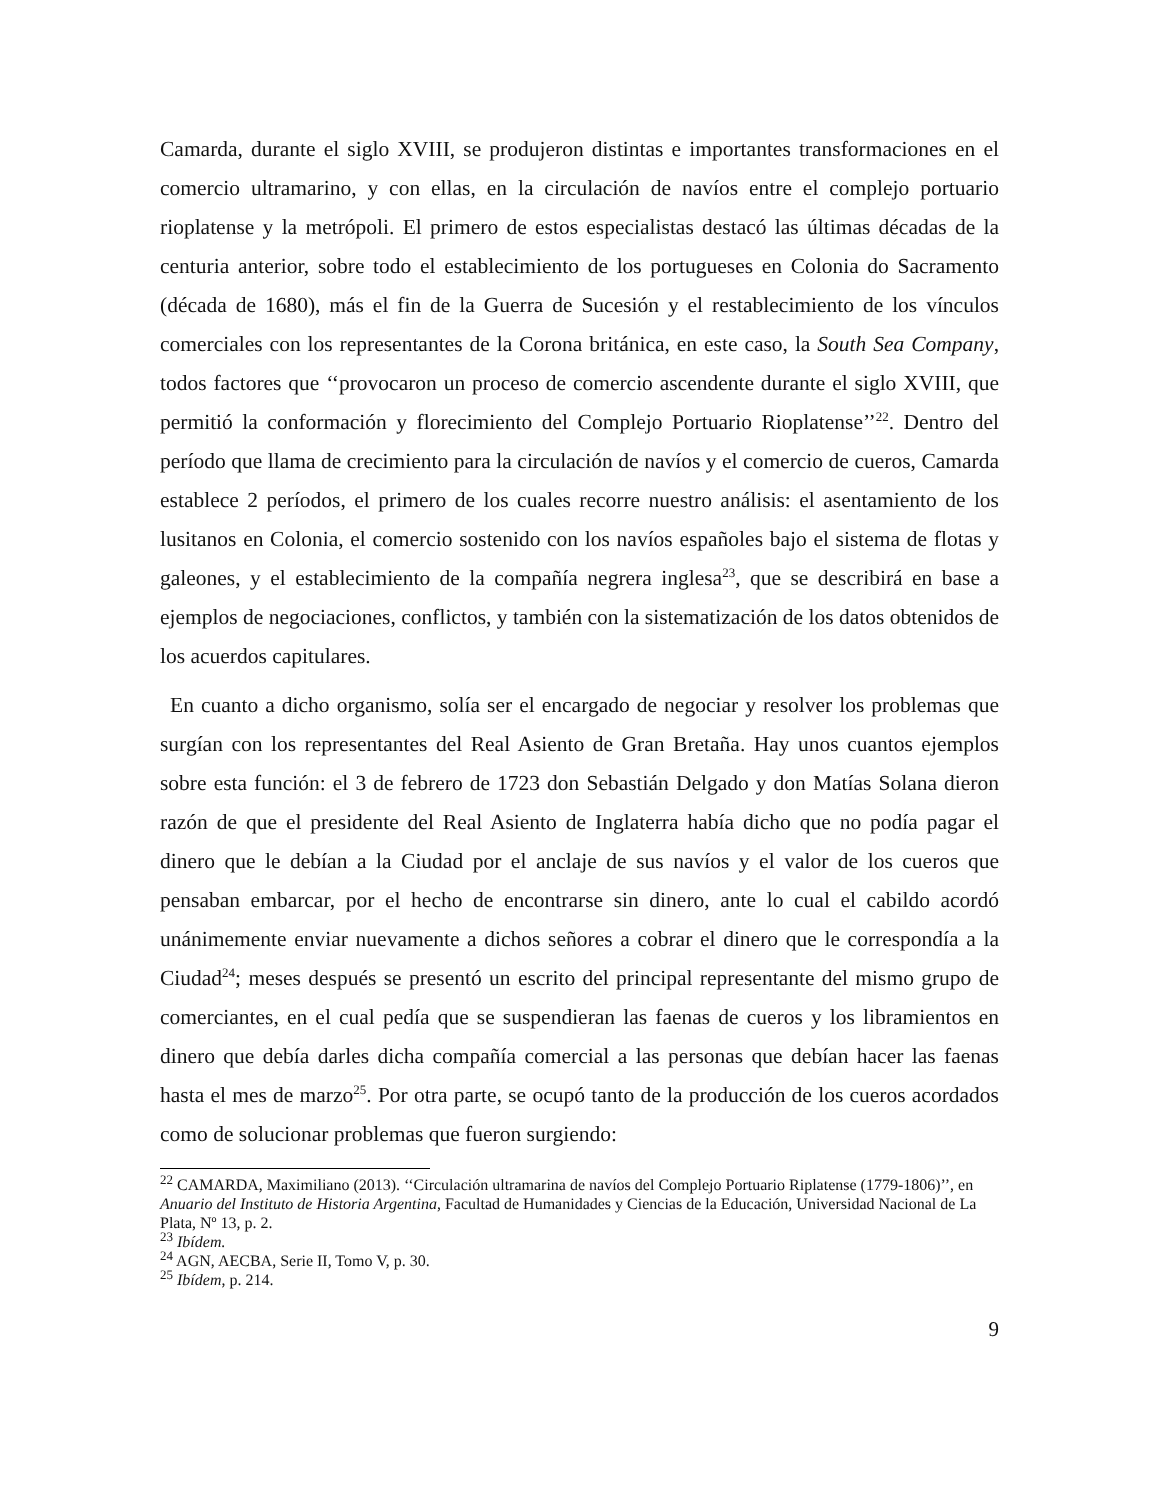Camarda, durante el siglo XVIII, se produjeron distintas e importantes transformaciones en el comercio ultramarino, y con ellas, en la circulación de navíos entre el complejo portuario rioplatense y la metrópoli. El primero de estos especialistas destacó las últimas décadas de la centuria anterior, sobre todo el establecimiento de los portugueses en Colonia do Sacramento (década de 1680), más el fin de la Guerra de Sucesión y el restablecimiento de los vínculos comerciales con los representantes de la Corona británica, en este caso, la South Sea Company, todos factores que ‘‘provocaron un proceso de comercio ascendente durante el siglo XVIII, que permitió la conformación y florecimiento del Complejo Portuario Rioplatense’’<sup>22</sup>. Dentro del período que llama de crecimiento para la circulación de navíos y el comercio de cueros, Camarda establece 2 períodos, el primero de los cuales recorre nuestro análisis: el asentamiento de los lusitanos en Colonia, el comercio sostenido con los navíos españoles bajo el sistema de flotas y galeones, y el establecimiento de la compañía negrera inglesa<sup>23</sup>, que se describirá en base a ejemplos de negociaciones, conflictos, y también con la sistematización de los datos obtenidos de los acuerdos capitulares.
En cuanto a dicho organismo, solía ser el encargado de negociar y resolver los problemas que surgían con los representantes del Real Asiento de Gran Bretaña. Hay unos cuantos ejemplos sobre esta función: el 3 de febrero de 1723 don Sebastián Delgado y don Matías Solana dieron razón de que el presidente del Real Asiento de Inglaterra había dicho que no podía pagar el dinero que le debían a la Ciudad por el anclaje de sus navíos y el valor de los cueros que pensaban embarcar, por el hecho de encontrarse sin dinero, ante lo cual el cabildo acordó unánimemente enviar nuevamente a dichos señores a cobrar el dinero que le correspondía a la Ciudad<sup>24</sup>; meses después se presentó un escrito del principal representante del mismo grupo de comerciantes, en el cual pedía que se suspendieran las faenas de cueros y los libramientos en dinero que debía darles dicha compañía comercial a las personas que debían hacer las faenas hasta el mes de marzo<sup>25</sup>. Por otra parte, se ocupó tanto de la producción de los cueros acordados como de solucionar problemas que fueron surgiendo:
<sup>22</sup> CAMARDA, Maximiliano (2013). ‘‘Circulación ultramarina de navíos del Complejo Portuario Riplatense (1779-1806)’’, en Anuario del Instituto de Historia Argentina, Facultad de Humanidades y Ciencias de la Educación, Universidad Nacional de La Plata, Nº 13, p. 2.
<sup>23</sup> Ibídem.
<sup>24</sup> AGN, AECBA, Serie II, Tomo V, p. 30.
<sup>25</sup> Ibídem, p. 214.
9